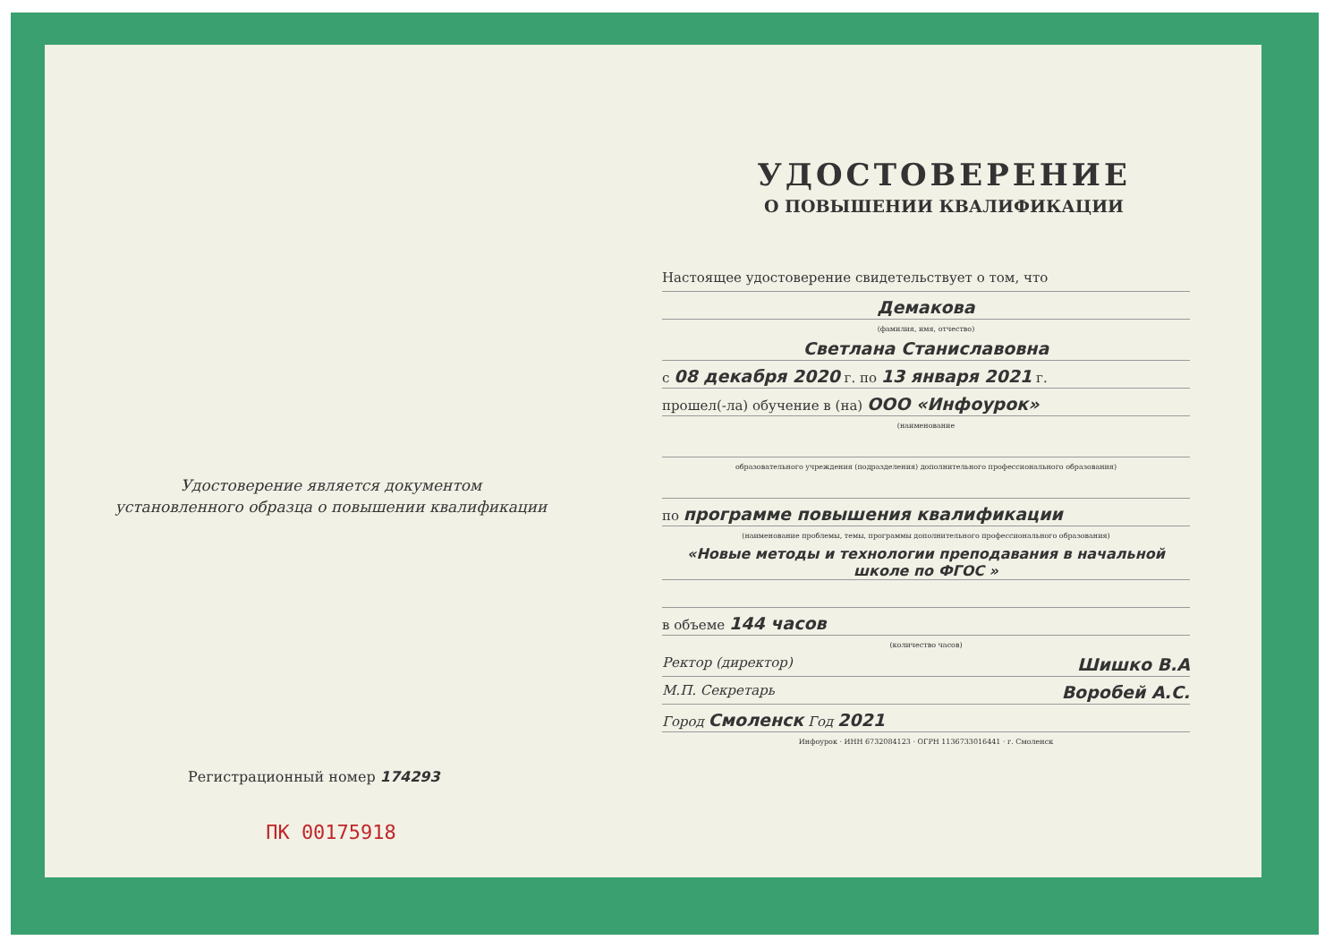Удостоверение является документом
установленного образца о повышении квалификации
Регистрационный номер 174293
ПК 00175918
УДОСТОВЕРЕНИЕ
О ПОВЫШЕНИИ КВАЛИФИКАЦИИ
Настоящее удостоверение свидетельствует о том, что
Демакова
(фамилия, имя, отчество)
Светлана Станиславовна
с 08 декабря 2020 г. по 13 января 2021 г.
прошел(-ла) обучение в (на) ООО «Инфоурок»
(наименование
образовательного учреждения (подразделения) дополнительного профессионального образования)
по программе повышения квалификации
(наименование проблемы, темы, программы дополнительного профессионального образования)
«Новые методы и технологии преподавания в начальной школе по ФГОС »
в объеме 144 часов
(количество часов)
Ректор (директор) Шишко В.А
М.П. Секретарь Воробей А.С.
Город Смоленск Год 2021
Инфоурок · ИНН 6732084123 · ОГРН 1136733016441 · г. Смоленск